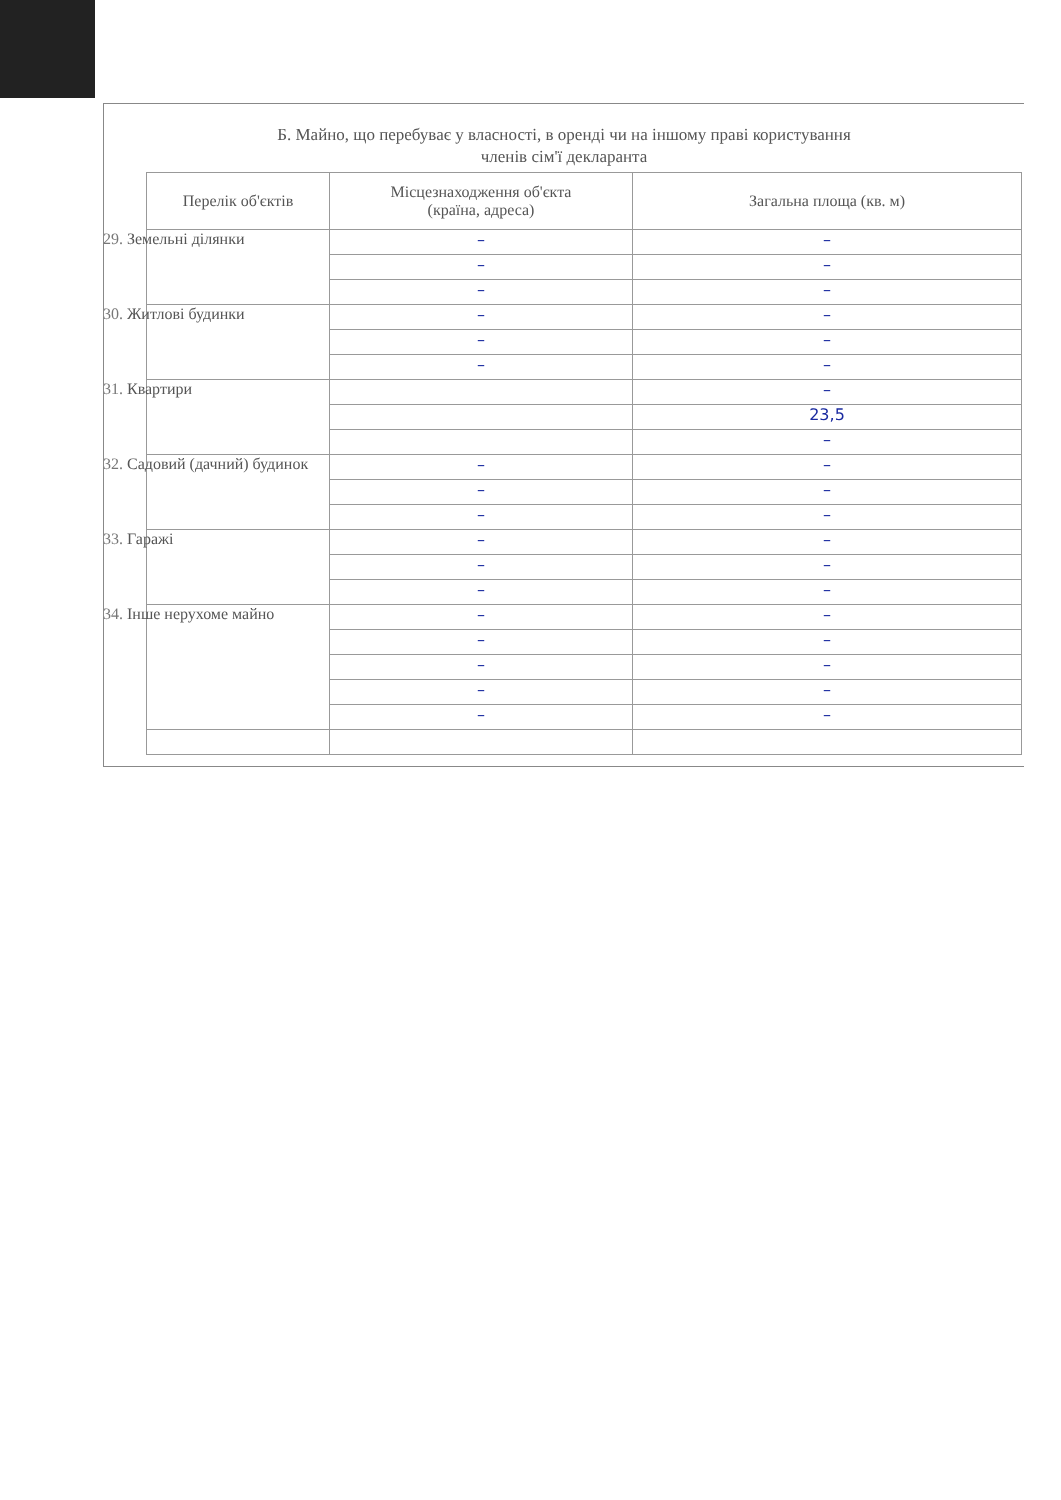Б. Майно, що перебуває у власності, в оренді чи на іншому праві користування
членів сім'ї декларанта
| Перелік об'єктів | Місцезнаходження об'єкта (країна, адреса) | Загальна площа (кв. м) |
| --- | --- | --- |
| 29. Земельні ділянки | – | – |
| | – | – |
| | – | – |
| 30. Житлові будинки | – | – |
| | – | – |
| | – | – |
| 31. Квартири | | – |
| | | 23,5 |
| | | – |
| 32. Садовий (дачний) будинок | – | – |
| | – | – |
| | – | – |
| 33. Гаражі | – | – |
| | – | – |
| | – | – |
| 34. Інше нерухоме майно | – | – |
| | – | – |
| | – | – |
| | – | – |
| | – | – |